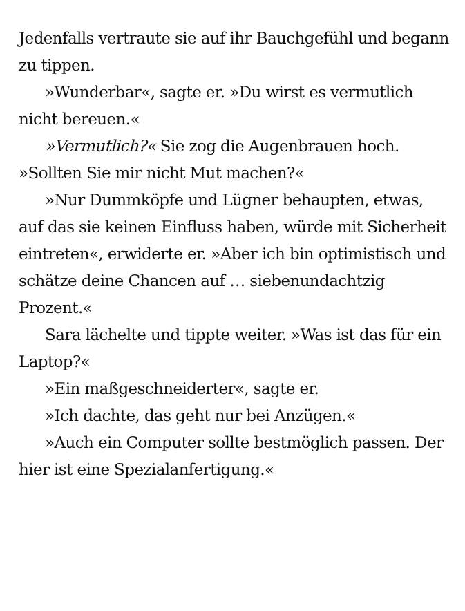Jedenfalls vertraute sie auf ihr Bauchgefühl und begann zu tippen.
»Wunderbar«, sagte er. »Du wirst es vermutlich nicht bereuen.«
»Vermutlich?« Sie zog die Augenbrauen hoch. »Sollten Sie mir nicht Mut machen?«
»Nur Dummköpfe und Lügner behaupten, etwas, auf das sie keinen Einfluss haben, würde mit Sicherheit eintreten«, erwiderte er. »Aber ich bin optimistisch und schätze deine Chancen auf … siebenundachtzig Prozent.«
Sara lächelte und tippte weiter. »Was ist das für ein Laptop?«
»Ein maßgeschneiderter«, sagte er.
»Ich dachte, das geht nur bei Anzügen.«
»Auch ein Computer sollte bestmöglich passen. Der hier ist eine Spezialanfertigung.«